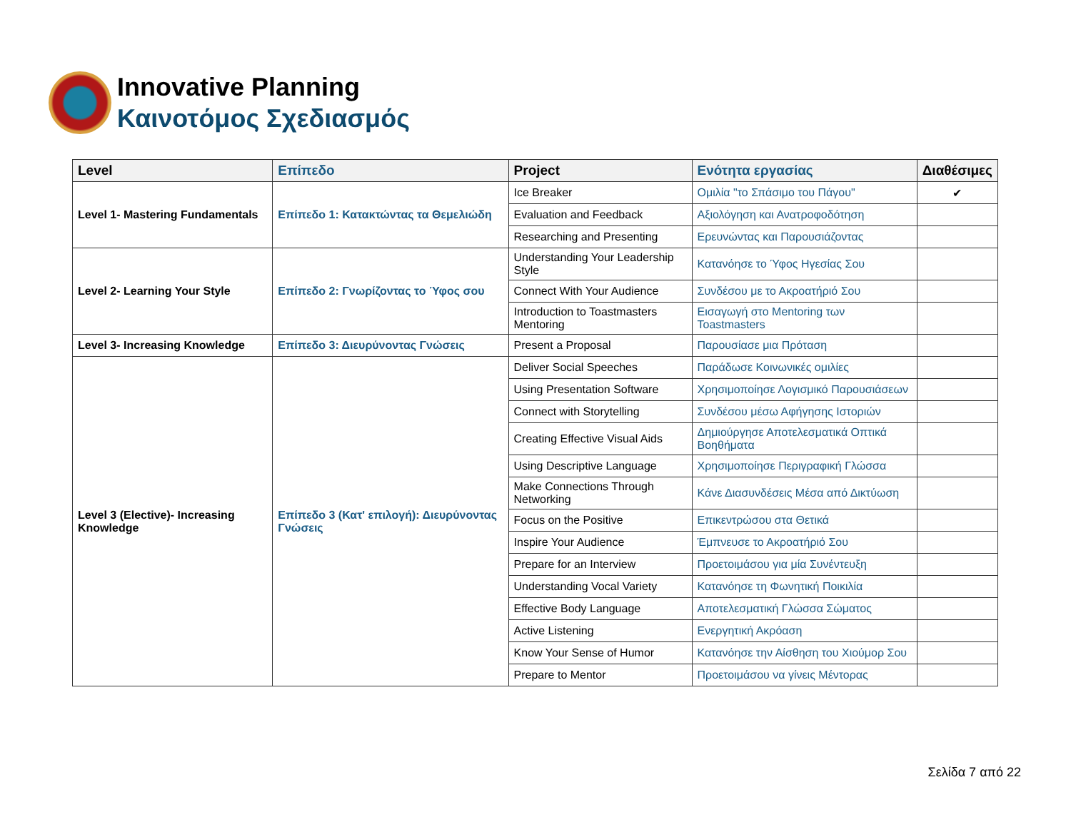Innovative Planning
Καινοτόμος Σχεδιασμός
| Level | Επίπεδο | Project | Ενότητα εργασίας | Διαθέσιμες |
| --- | --- | --- | --- | --- |
| Level 1- Mastering Fundamentals | Επίπεδο 1: Κατακτώντας τα Θεμελιώδη | Ice Breaker | Ομιλία "το Σπάσιμο του Πάγου" | ✔ |
| | | Evaluation and Feedback | Αξιολόγηση και Ανατροφοδότηση | |
| | | Researching and Presenting | Ερευνώντας και Παρουσιάζοντας | |
| Level 2- Learning Your Style | Επίπεδο 2: Γνωρίζοντας το Ύφος σου | Understanding Your Leadership Style | Κατανόησε το Ύφος Ηγεσίας Σου | |
| | | Connect With Your Audience | Συνδέσου με το Ακροατήριό Σου | |
| | | Introduction to Toastmasters Mentoring | Εισαγωγή στο Mentoring των Toastmasters | |
| Level 3- Increasing Knowledge | Επίπεδο 3: Διευρύνοντας Γνώσεις | Present a Proposal | Παρουσίασε μια Πρόταση | |
| Level 3 (Elective)- Increasing Knowledge | Επίπεδο 3 (Κατ' επιλογή): Διευρύνοντας Γνώσεις | Deliver Social Speeches | Παράδωσε Κοινωνικές ομιλίες | |
| | | Using Presentation Software | Χρησιμοποίησε Λογισμικό Παρουσιάσεων | |
| | | Connect with Storytelling | Συνδέσου μέσω Αφήγησης Ιστοριών | |
| | | Creating Effective Visual Aids | Δημιούργησε Αποτελεσματικά Οπτικά Βοηθήματα | |
| | | Using Descriptive Language | Χρησιμοποίησε Περιγραφική Γλώσσα | |
| | | Make Connections Through Networking | Κάνε Διασυνδέσεις Μέσα από Δικτύωση | |
| | | Focus on the Positive | Επικεντρώσου στα Θετικά | |
| | | Inspire Your Audience | Έμπνευσε το Ακροατήριό Σου | |
| | | Prepare for an Interview | Προετοιμάσου για μία Συνέντευξη | |
| | | Understanding Vocal Variety | Κατανόησε τη Φωνητική Ποικιλία | |
| | | Effective Body Language | Αποτελεσματική Γλώσσα Σώματος | |
| | | Active Listening | Ενεργητική Ακρόαση | |
| | | Know Your Sense of Humor | Κατανόησε την Αίσθηση του Χιούμορ Σου | |
| | | Prepare to Mentor | Προετοιμάσου να γίνεις Μέντορας | |
Σελίδα 7 από 22